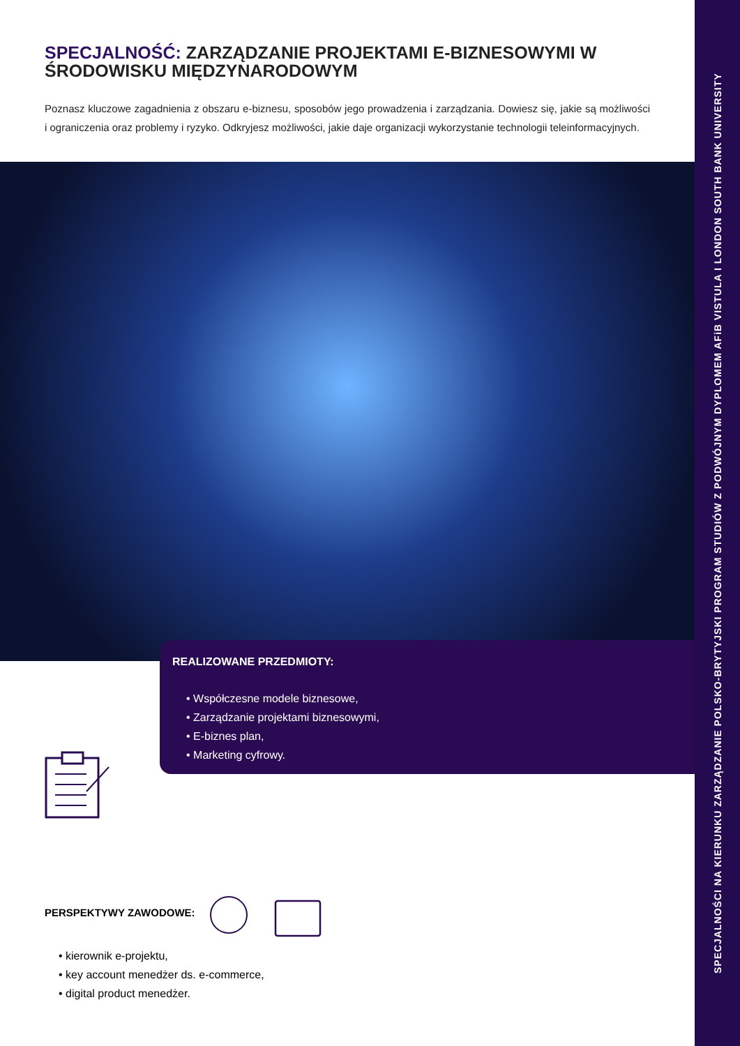SPECJALNOŚĆ: ZARZĄDZANIE PROJEKTAMI E-BIZNESOWYMI W ŚRODOWISKU MIĘDZYNARODOWYM
Poznasz kluczowe zagadnienia z obszaru e-biznesu, sposobów jego prowadzenia i zarządzania. Dowiesz się, jakie są możliwości i ograniczenia oraz problemy i ryzyko. Odkryjesz możliwości, jakie daje organizacji wykorzystanie technologii teleinformacyjnych.
REALIZOWANE PRZEDMIOTY:
• Współczesne modele biznesowe,
• Zarządzanie projektami biznesowymi,
• E-biznes plan,
• Marketing cyfrowy.
PERSPEKTYWY ZAWODOWE:
• kierownik e-projektu,
• key account menedżer ds. e-commerce,
• digital product menedżer.
SPECJALNOŚCI NA KIERUNKU ZARZĄDZANIE POLSKO-BRYTYJSKI PROGRAM STUDIÓW Z PODWÓJNYM DYPLOMEM AFiB VISTULA I LONDON SOUTH BANK UNIVERSITY